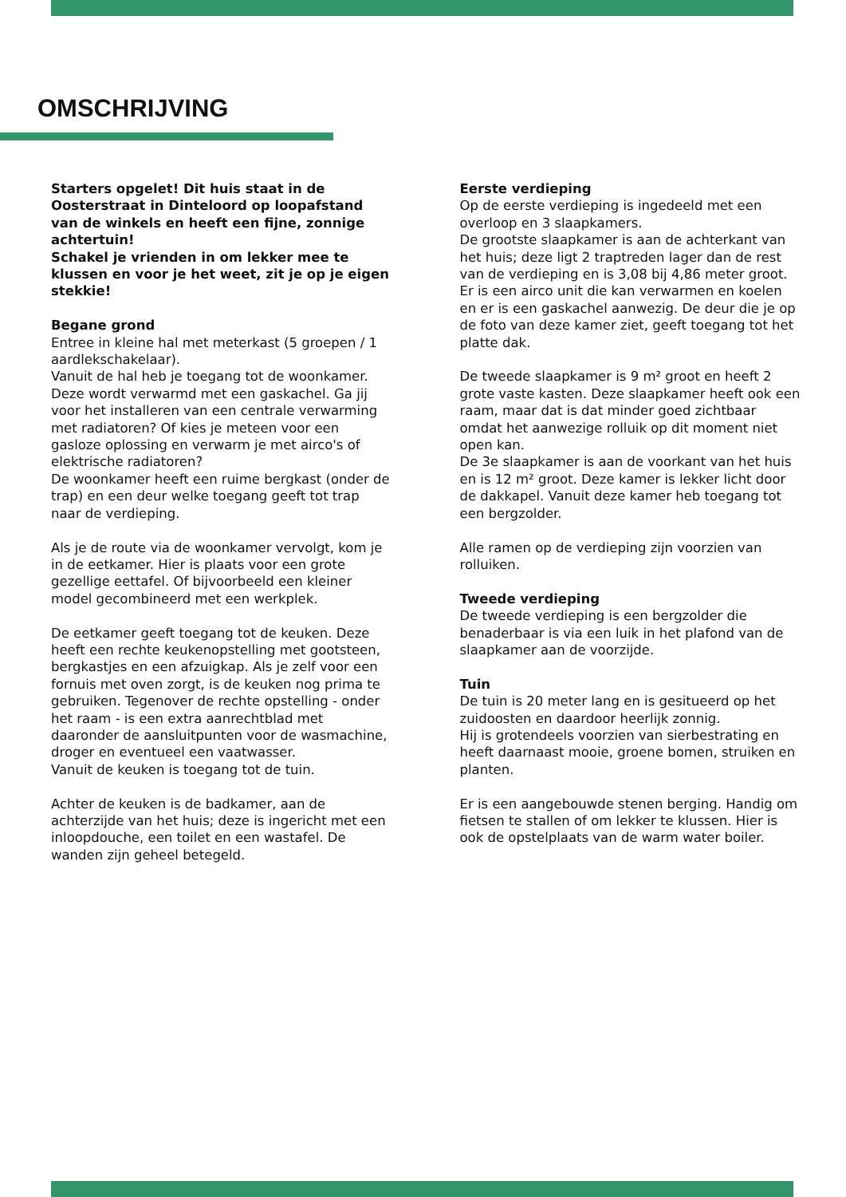OMSCHRIJVING
Starters opgelet! Dit huis staat in de Oosterstraat in Dinteloord op loopafstand van de winkels en heeft een fijne, zonnige achtertuin!
Schakel je vrienden in om lekker mee te klussen en voor je het weet, zit je op je eigen stekkie!
Begane grond
Entree in kleine hal met meterkast (5 groepen / 1 aardlekschakelaar).
Vanuit de hal heb je toegang tot de woonkamer. Deze wordt verwarmd met een gaskachel. Ga jij voor het installeren van een centrale verwarming met radiatoren? Of kies je meteen voor een gasloze oplossing en verwarm je met airco's of elektrische radiatoren?
De woonkamer heeft een ruime bergkast (onder de trap) en een deur welke toegang geeft tot trap naar de verdieping.
Als je de route via de woonkamer vervolgt, kom je in de eetkamer. Hier is plaats voor een grote gezellige eettafel. Of bijvoorbeeld een kleiner model gecombineerd met een werkplek.
De eetkamer geeft toegang tot de keuken. Deze heeft een rechte keukenopstelling met gootsteen, bergkastjes en een afzuigkap. Als je zelf voor een fornuis met oven zorgt, is de keuken nog prima te gebruiken. Tegenover de rechte opstelling - onder het raam - is een extra aanrechtblad met daaronder de aansluitpunten voor de wasmachine, droger en eventueel een vaatwasser.
Vanuit de keuken is toegang tot de tuin.
Achter de keuken is de badkamer, aan de achterzijde van het huis; deze is ingericht met een inloopdouche, een toilet en een wastafel. De wanden zijn geheel betegeld.
Eerste verdieping
Op de eerste verdieping is ingedeeld met een overloop en 3 slaapkamers.
De grootste slaapkamer is aan de achterkant van het huis; deze ligt 2 traptreden lager dan de rest van de verdieping en is 3,08 bij 4,86 meter groot. Er is een airco unit die kan verwarmen en koelen en er is een gaskachel aanwezig. De deur die je op de foto van deze kamer ziet, geeft toegang tot het platte dak.
De tweede slaapkamer is 9 m² groot en heeft 2 grote vaste kasten. Deze slaapkamer heeft ook een raam, maar dat is dat minder goed zichtbaar omdat het aanwezige rolluik op dit moment niet open kan.
De 3e slaapkamer is aan de voorkant van het huis en is 12 m² groot. Deze kamer is lekker licht door de dakkapel. Vanuit deze kamer heb toegang tot een bergzolder.
Alle ramen op de verdieping zijn voorzien van rolluiken.
Tweede verdieping
De tweede verdieping is een bergzolder die benaderbaar is via een luik in het plafond van de slaapkamer aan de voorzijde.
Tuin
De tuin is 20 meter lang en is gesitueerd op het zuidoosten en daardoor heerlijk zonnig.
Hij is grotendeels voorzien van sierbestrating en heeft daarnaast mooie, groene bomen, struiken en planten.
Er is een aangebouwde stenen berging. Handig om fietsen te stallen of om lekker te klussen. Hier is ook de opstelplaats van de warm water boiler.